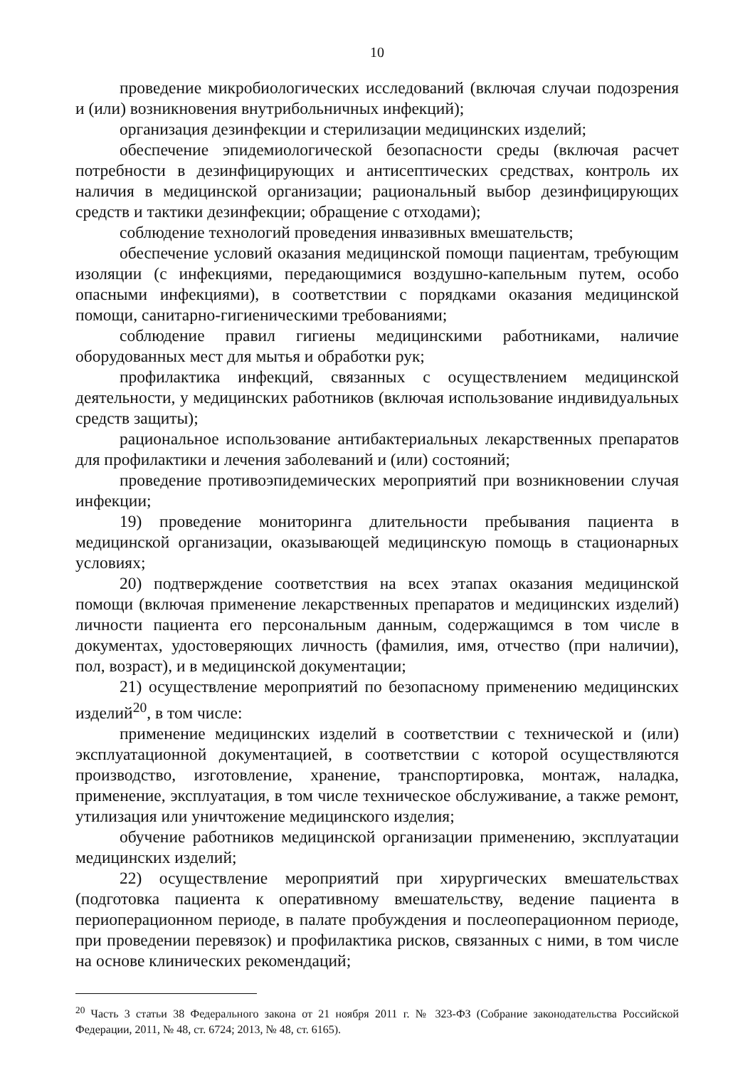10
проведение микробиологических исследований (включая случаи подозрения и (или) возникновения внутрибольничных инфекций);
организация дезинфекции и стерилизации медицинских изделий;
обеспечение эпидемиологической безопасности среды (включая расчет потребности в дезинфицирующих и антисептических средствах, контроль их наличия в медицинской организации; рациональный выбор дезинфицирующих средств и тактики дезинфекции; обращение с отходами);
соблюдение технологий проведения инвазивных вмешательств;
обеспечение условий оказания медицинской помощи пациентам, требующим изоляции (с инфекциями, передающимися воздушно-капельным путем, особо опасными инфекциями), в соответствии с порядками оказания медицинской помощи, санитарно-гигиеническими требованиями;
соблюдение правил гигиены медицинскими работниками, наличие оборудованных мест для мытья и обработки рук;
профилактика инфекций, связанных с осуществлением медицинской деятельности, у медицинских работников (включая использование индивидуальных средств защиты);
рациональное использование антибактериальных лекарственных препаратов для профилактики и лечения заболеваний и (или) состояний;
проведение противоэпидемических мероприятий при возникновении случая инфекции;
19) проведение мониторинга длительности пребывания пациента в медицинской организации, оказывающей медицинскую помощь в стационарных условиях;
20) подтверждение соответствия на всех этапах оказания медицинской помощи (включая применение лекарственных препаратов и медицинских изделий) личности пациента его персональным данным, содержащимся в том числе в документах, удостоверяющих личность (фамилия, имя, отчество (при наличии), пол, возраст), и в медицинской документации;
21) осуществление мероприятий по безопасному применению медицинских изделий<sup>20</sup>, в том числе:
применение медицинских изделий в соответствии с технической и (или) эксплуатационной документацией, в соответствии с которой осуществляются производство, изготовление, хранение, транспортировка, монтаж, наладка, применение, эксплуатация, в том числе техническое обслуживание, а также ремонт, утилизация или уничтожение медицинского изделия;
обучение работников медицинской организации применению, эксплуатации медицинских изделий;
22) осуществление мероприятий при хирургических вмешательствах (подготовка пациента к оперативному вмешательству, ведение пациента в периоперационном периоде, в палате пробуждения и послеоперационном периоде, при проведении перевязок) и профилактика рисков, связанных с ними, в том числе на основе клинических рекомендаций;
<sup>20</sup> Часть 3 статьи 38 Федерального закона от 21 ноября 2011 г. № 323-ФЗ (Собрание законодательства Российской Федерации, 2011, № 48, ст. 6724; 2013, № 48, ст. 6165).